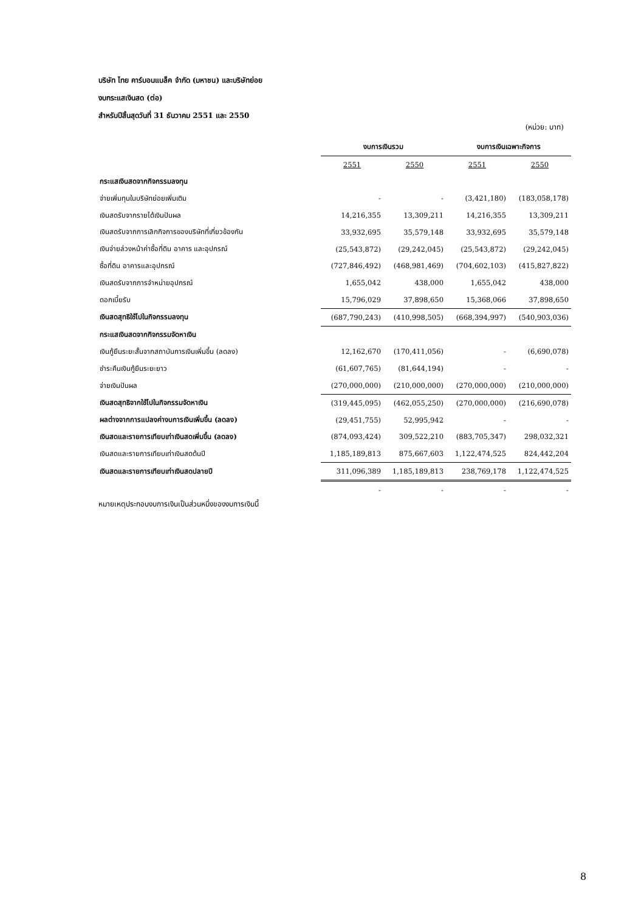บริษัท ไทย คาร์บอนแบล็ค จำกัด (มหาชน) และบริษัทย่อย
งบกระแสเงินสด (ต่อ)
สำหรับปีสิ้นสุดวันที่ 31 ธันวาคม 2551 และ 2550
(หน่วย: บาท)
| | งบการเงินรวม | | งบการเงินเฉพาะกิจการ | |
| --- | --- | --- | --- | --- |
| | 2551 | 2550 | 2551 | 2550 |
| กระแสเงินสดจากกิจกรรมลงทุน | | | | |
| จ่ายเพิ่มทุนในบริษัทย่อยเพิ่มเติม | - | - | (3,421,180) | (183,058,178) |
| เงินสดรับจากรายได้เงินปันผล | 14,216,355 | 13,309,211 | 14,216,355 | 13,309,211 |
| เงินสดรับจากการเลิกกิจการของบริษัทที่เกี่ยวข้องกัน | 33,932,695 | 35,579,148 | 33,932,695 | 35,579,148 |
| เงินจ่ายล่วงหน้าค่าซื้อที่ดิน อาคาร และอุปกรณ์ | (25,543,872) | (29,242,045) | (25,543,872) | (29,242,045) |
| ซื้อที่ดิน อาคารและอุปกรณ์ | (727,846,492) | (468,981,469) | (704,602,103) | (415,827,822) |
| เงินสดรับจากการจำหน่ายอุปกรณ์ | 1,655,042 | 438,000 | 1,655,042 | 438,000 |
| ดอกเบี้ยรับ | 15,796,029 | 37,898,650 | 15,368,066 | 37,898,650 |
| เงินสดสุทธิใช้ไปในกิจกรรมลงทุน | (687,790,243) | (410,998,505) | (668,394,997) | (540,903,036) |
| กระแสเงินสดจากกิจกรรมจัดหาเงิน | | | | |
| เงินกู้ยืมระยะสั้นจากสถาบันการเงินเพิ่มขึ้น (ลดลง) | 12,162,670 | (170,411,056) | - | (6,690,078) |
| ชำระคืนเงินกู้ยืมระยะยาว | (61,607,765) | (81,644,194) | - | - |
| จ่ายเงินปันผล | (270,000,000) | (210,000,000) | (270,000,000) | (210,000,000) |
| เงินสดสุทธิจากใช้ไปในกิจกรรมจัดหาเงิน | (319,445,095) | (462,055,250) | (270,000,000) | (216,690,078) |
| ผลต่างจากการแปลงค่างบการเงินเพิ่มขึ้น (ลดลง) | (29,451,755) | 52,995,942 | - | - |
| เงินสดและรายการเทียบเท่าเงินสดเพิ่มขึ้น (ลดลง) | (874,093,424) | 309,522,210 | (883,705,347) | 298,032,321 |
| เงินสดและรายการเทียบเท่าเงินสดต้นปี | 1,185,189,813 | 875,667,603 | 1,122,474,525 | 824,442,204 |
| เงินสดและรายการเทียบเท่าเงินสดปลายปี | 311,096,389 | 1,185,189,813 | 238,769,178 | 1,122,474,525 |
| | - | - | - | - |
หมายเหตุประกอบงบการเงินเป็นส่วนหนึ่งของงบการเงินนี้
8